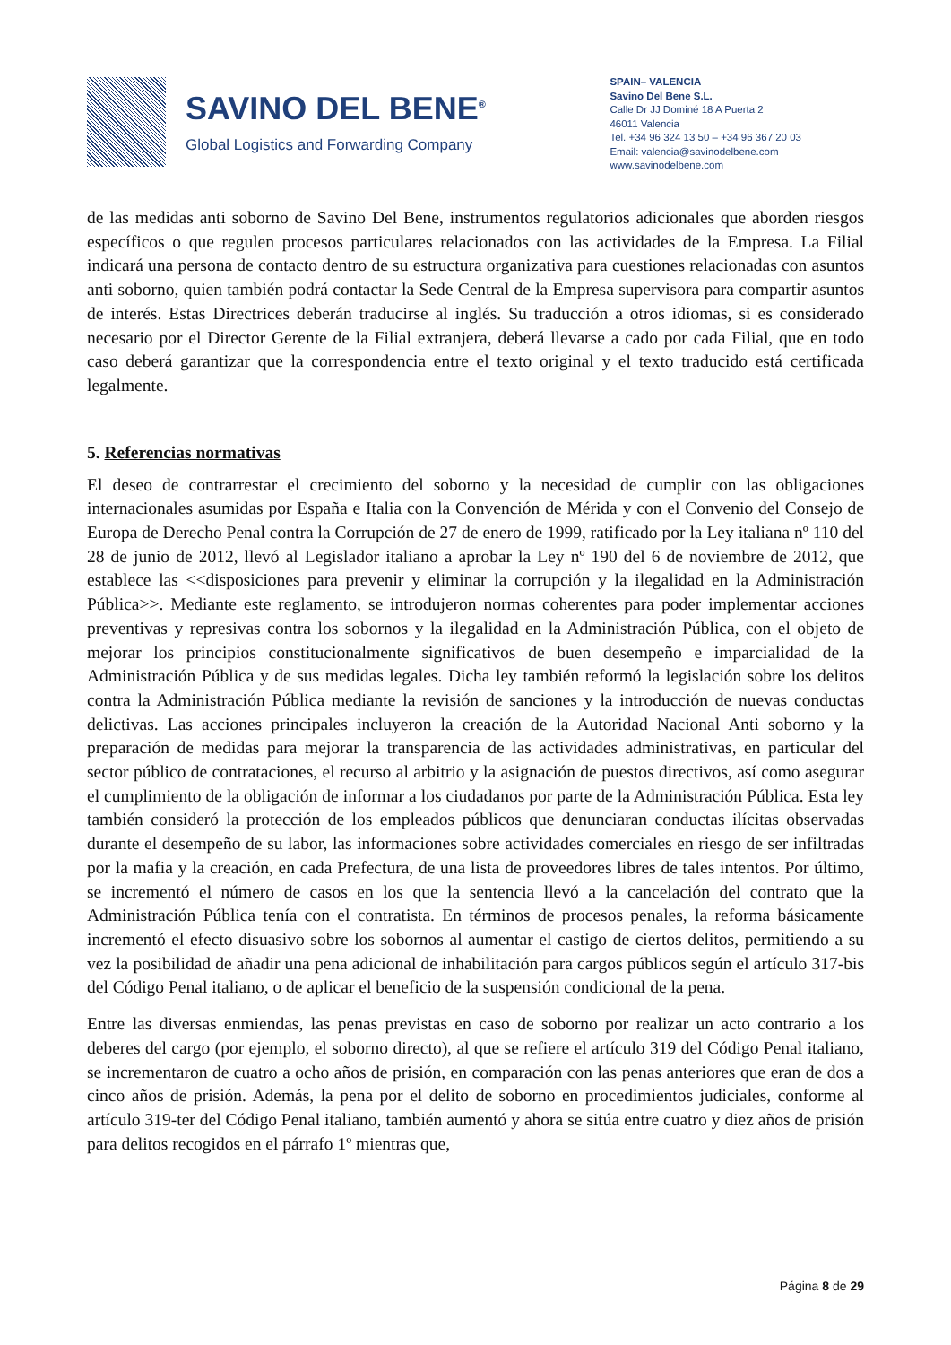SAVINO DEL BENE<sup>®</sup>
Global Logistics and Forwarding Company
SPAIN– VALENCIA
Savino Del Bene S.L.
Calle Dr JJ Dominé 18 A Puerta 2
46011 Valencia
Tel. +34 96 324 13 50 – +34 96 367 20 03
Email: valencia@savinodelbene.com
www.savinodelbene.com
de las medidas anti soborno de Savino Del Bene, instrumentos regulatorios adicionales que aborden riesgos específicos o que regulen procesos particulares relacionados con las actividades de la Empresa. La Filial indicará una persona de contacto dentro de su estructura organizativa para cuestiones relacionadas con asuntos anti soborno, quien también podrá contactar la Sede Central de la Empresa supervisora para compartir asuntos de interés. Estas Directrices deberán traducirse al inglés. Su traducción a otros idiomas, si es considerado necesario por el Director Gerente de la Filial extranjera, deberá llevarse a cado por cada Filial, que en todo caso deberá garantizar que la correspondencia entre el texto original y el texto traducido está certificada legalmente.
5. Referencias normativas
El deseo de contrarrestar el crecimiento del soborno y la necesidad de cumplir con las obligaciones internacionales asumidas por España e Italia con la Convención de Mérida y con el Convenio del Consejo de Europa de Derecho Penal contra la Corrupción de 27 de enero de 1999, ratificado por la Ley italiana nº 110 del 28 de junio de 2012, llevó al Legislador italiano a aprobar la Ley nº 190 del 6 de noviembre de 2012, que establece las <<disposiciones para prevenir y eliminar la corrupción y la ilegalidad en la Administración Pública>>. Mediante este reglamento, se introdujeron normas coherentes para poder implementar acciones preventivas y represivas contra los sobornos y la ilegalidad en la Administración Pública, con el objeto de mejorar los principios constitucionalmente significativos de buen desempeño e imparcialidad de la Administración Pública y de sus medidas legales. Dicha ley también reformó la legislación sobre los delitos contra la Administración Pública mediante la revisión de sanciones y la introducción de nuevas conductas delictivas. Las acciones principales incluyeron la creación de la Autoridad Nacional Anti soborno y la preparación de medidas para mejorar la transparencia de las actividades administrativas, en particular del sector público de contrataciones, el recurso al arbitrio y la asignación de puestos directivos, así como asegurar el cumplimiento de la obligación de informar a los ciudadanos por parte de la Administración Pública. Esta ley también consideró la protección de los empleados públicos que denunciaran conductas ilícitas observadas durante el desempeño de su labor, las informaciones sobre actividades comerciales en riesgo de ser infiltradas por la mafia y la creación, en cada Prefectura, de una lista de proveedores libres de tales intentos. Por último, se incrementó el número de casos en los que la sentencia llevó a la cancelación del contrato que la Administración Pública tenía con el contratista. En términos de procesos penales, la reforma básicamente incrementó el efecto disuasivo sobre los sobornos al aumentar el castigo de ciertos delitos, permitiendo a su vez la posibilidad de añadir una pena adicional de inhabilitación para cargos públicos según el artículo 317-bis del Código Penal italiano, o de aplicar el beneficio de la suspensión condicional de la pena.
Entre las diversas enmiendas, las penas previstas en caso de soborno por realizar un acto contrario a los deberes del cargo (por ejemplo, el soborno directo), al que se refiere el artículo 319 del Código Penal italiano, se incrementaron de cuatro a ocho años de prisión, en comparación con las penas anteriores que eran de dos a cinco años de prisión. Además, la pena por el delito de soborno en procedimientos judiciales, conforme al artículo 319-ter del Código Penal italiano, también aumentó y ahora se sitúa entre cuatro y diez años de prisión para delitos recogidos en el párrafo 1º mientras que,
Página 8 de 29